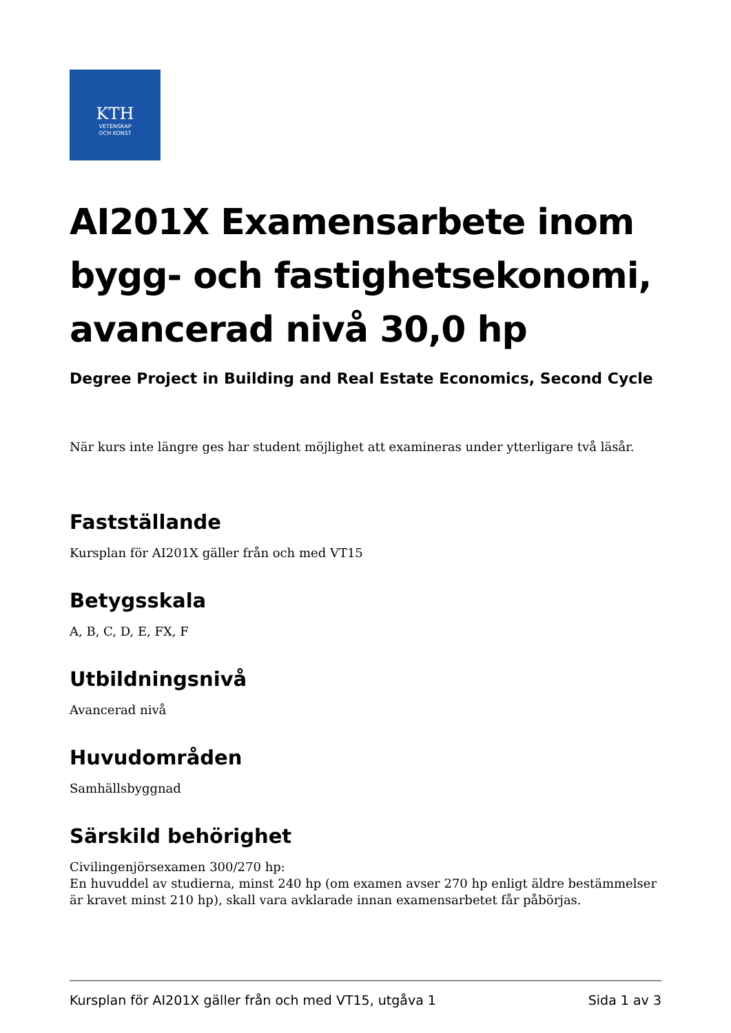KTH
VETENSKAP
OCH KONST
AI201X Examensarbete inom bygg- och fastighetsekonomi, avancerad nivå 30,0 hp
Degree Project in Building and Real Estate Economics, Second Cycle
När kurs inte längre ges har student möjlighet att examineras under ytterligare två läsår.
Fastställande
Kursplan för AI201X gäller från och med VT15
Betygsskala
A, B, C, D, E, FX, F
Utbildningsnivå
Avancerad nivå
Huvudområden
Samhällsbyggnad
Särskild behörighet
Civilingenjörsexamen 300/270 hp:
En huvuddel av studierna, minst 240 hp (om examen avser 270 hp enligt äldre bestämmelser är kravet minst 210 hp), skall vara avklarade innan examensarbetet får påbörjas.
Kursplan för AI201X gäller från och med VT15, utgåva 1 Sida 1 av 3